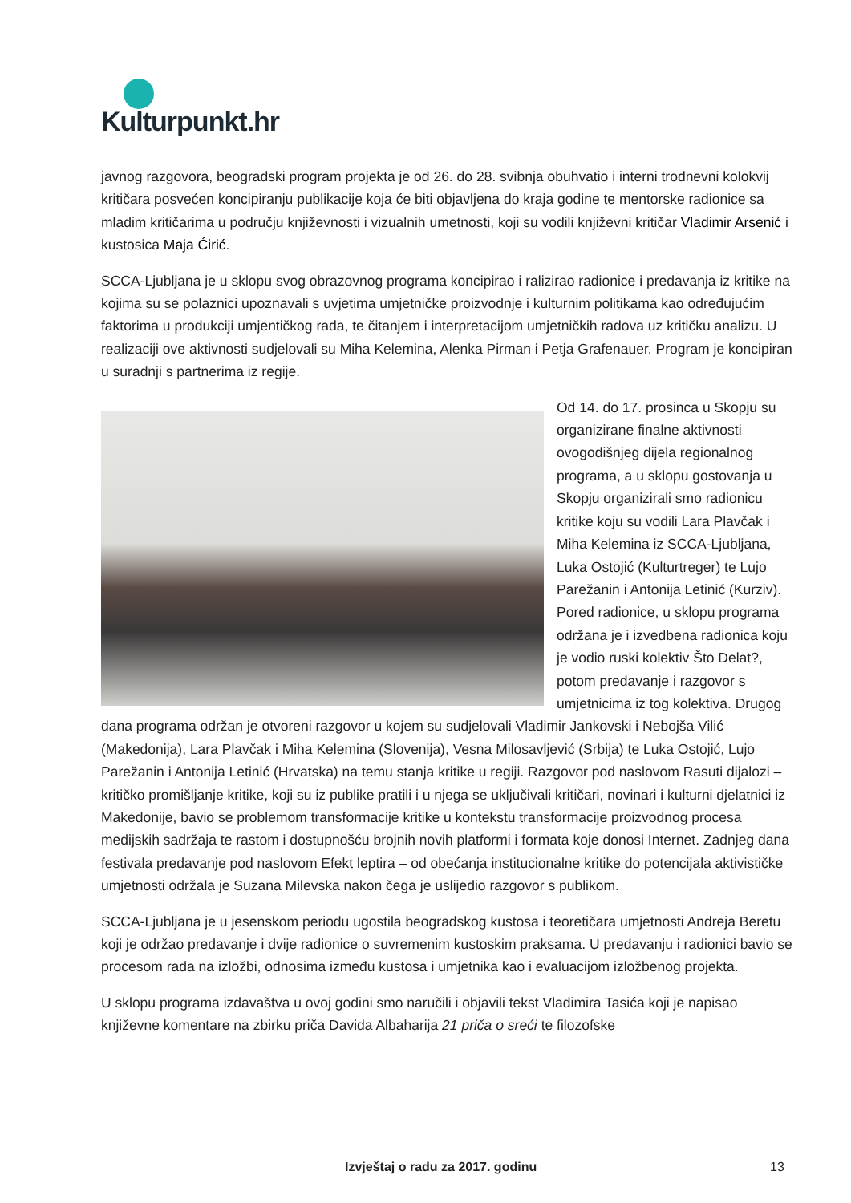Kulturpunkt.hr
javnog razgovora, beogradski program projekta je od 26. do 28. svibnja obuhvatio i interni trodnevni kolokvij kritičara posvećen koncipiranju publikacije koja će biti objavljena do kraja godine te mentorske radionice sa mladim kritičarima u području književnosti i vizualnih umetnosti, koji su vodili književni kritičar Vladimir Arsenić i kustosica Maja Ćirić.
SCCA-Ljubljana je u sklopu svog obrazovnog programa koncipirao i ralizirao radionice i predavanja iz kritike na kojima su se polaznici upoznavali s uvjetima umjetničke proizvodnje i kulturnim politikama kao određujućim faktorima u produkciji umjentičkog rada, te čitanjem i interpretacijom umjetničkih radova uz kritičku analizu. U realizaciji ove aktivnosti sudjelovali su Miha Kelemina, Alenka Pirman i Petja Grafenauer. Program je koncipiran u suradnji s partnerima iz regije.
Od 14. do 17. prosinca u Skopju su organizirane finalne aktivnosti ovogodišnjeg dijela regionalnog programa, a u sklopu gostovanja u Skopju organizirali smo radionicu kritike koju su vodili Lara Plavčak i Miha Kelemina iz SCCA-Ljubljana, Luka Ostojić (Kulturtreger) te Lujo Parežanin i Antonija Letinić (Kurziv). Pored radionice, u sklopu programa održana je i izvedbena radionica koju je vodio ruski kolektiv Što Delat?, potom predavanje i razgovor s umjetnicima iz tog kolektiva. Drugog dana programa održan je otvoreni razgovor u kojem su sudjelovali Vladimir Jankovski i Nebojša Vilić (Makedonija), Lara Plavčak i Miha Kelemina (Slovenija), Vesna Milosavljević (Srbija) te Luka Ostojić, Lujo Parežanin i Antonija Letinić (Hrvatska) na temu stanja kritike u regiji. Razgovor pod naslovom Rasuti dijalozi – kritičko promišljanje kritike, koji su iz publike pratili i u njega se uključivali kritičari, novinari i kulturni djelatnici iz Makedonije, bavio se problemom transformacije kritike u kontekstu transformacije proizvodnog procesa medijskih sadržaja te rastom i dostupnošću brojnih novih platformi i formata koje donosi Internet. Zadnjeg dana festivala predavanje pod naslovom Efekt leptira – od obećanja institucionalne kritike do potencijala aktivističke umjetnosti održala je Suzana Milevska nakon čega je uslijedio razgovor s publikom.
SCCA-Ljubljana je u jesenskom periodu ugostila beogradskog kustosa i teoretičara umjetnosti Andreja Beretu koji je održao predavanje i dvije radionice o suvremenim kustoskim praksama. U predavanju i radionici bavio se procesom rada na izložbi, odnosima između kustosa i umjetnika kao i evaluacijom izložbenog projekta.
U sklopu programa izdavaštva u ovoj godini smo naručili i objavili tekst Vladimira Tasića koji je napisao književne komentare na zbirku priča Davida Albaharija 21 priča o sreći te filozofske
Izvještaj o radu za 2017. godinu 13